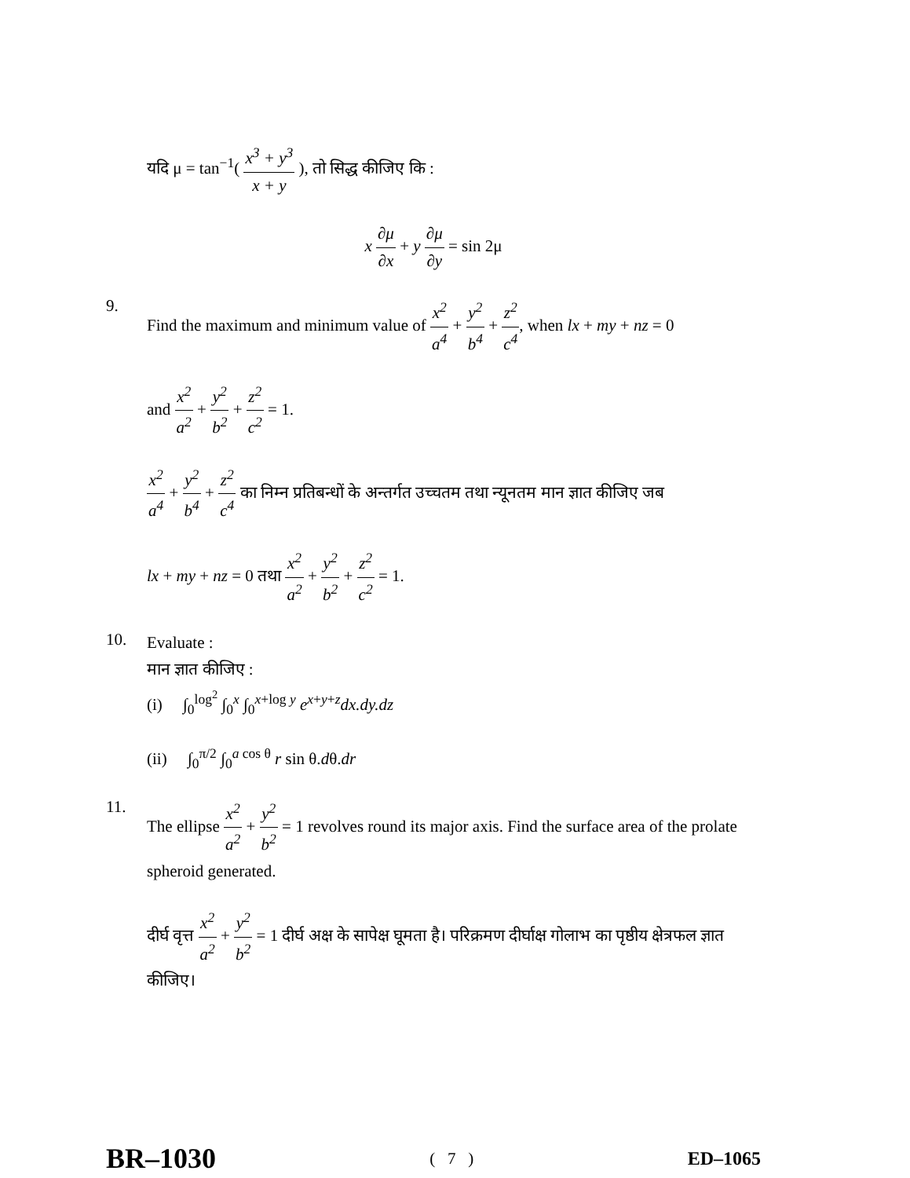यदि μ = tan<sup>−1</sup>( x<sup>3</sup> + y<sup>3</sup> x + y ), तो सिद्ध कीजिए कि :
x ∂μ ∂x + y ∂μ ∂y = sin 2μ
9.
Find the maximum and minimum value of x<sup>2</sup> a<sup>4</sup> + y<sup>2</sup> b<sup>4</sup> + z<sup>2</sup> c<sup>4</sup>, when lx + my + nz = 0
and x<sup>2</sup> a<sup>2</sup> + y<sup>2</sup> b<sup>2</sup> + z<sup>2</sup> c<sup>2</sup> = 1.
x<sup>2</sup> a<sup>4</sup> + y<sup>2</sup> b<sup>4</sup> + z<sup>2</sup> c<sup>4</sup> का निम्न प्रतिबन्धों के अन्तर्गत उच्चतम तथा न्यूनतम मान ज्ञात कीजिए जब
lx + my + nz = 0 तथा x<sup>2</sup> a<sup>2</sup> + y<sup>2</sup> b<sup>2</sup> + z<sup>2</sup> c<sup>2</sup> = 1.
10.
Evaluate :
मान ज्ञात कीजिए :
(i) ∫<sub>0</sub><sup>log<sup>2</sup></sup> ∫<sub>0</sub><sup>x</sup> ∫<sub>0</sub><sup>x+log y</sup> e<sup>x+y+z</sup>dx.dy.dz
(ii) ∫<sub>0</sub><sup>π/2</sup> ∫<sub>0</sub><sup>a cos θ</sup> r sin θ.dθ.dr
11.
The ellipse x<sup>2</sup> a<sup>2</sup> + y<sup>2</sup> b<sup>2</sup> = 1 revolves round its major axis. Find the surface area of the prolate spheroid generated.
दीर्घ वृत्त x<sup>2</sup> a<sup>2</sup> + y<sup>2</sup> b<sup>2</sup> = 1 दीर्घ अक्ष के सापेक्ष घूमता है। परिक्रमण दीर्घाक्ष गोलाभ का पृष्ठीय क्षेत्रफल ज्ञात कीजिए।
BR–1030 ( 7 ) ED–1065